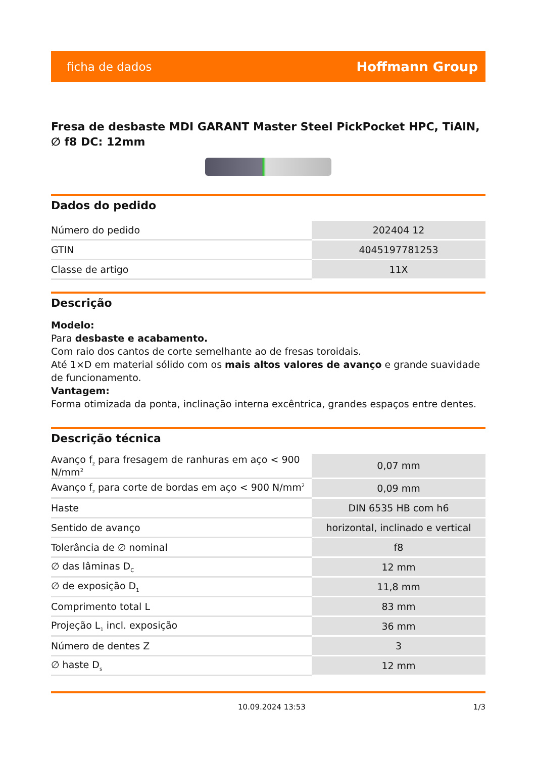ficha de dados Hoffmann Group
Fresa de desbaste MDI GARANT Master Steel PickPocket HPC, TiAlN, ∅ f8 DC: 12mm
Dados do pedido
| Número do pedido | 202404 12 |
| GTIN | 4045197781253 |
| Classe de artigo | 11X |
Descrição
Modelo:
Para desbaste e acabamento.
Com raio dos cantos de corte semelhante ao de fresas toroidais.
Até 1×D em material sólido com os mais altos valores de avanço e grande suavidade de funcionamento.
Vantagem:
Forma otimizada da ponta, inclinação interna excêntrica, grandes espaços entre dentes.
Descrição técnica
| Avanço f<sub>z</sub> para fresagem de ranhuras em aço < 900 N/mm<sup>2</sup> | 0,07 mm |
| Avanço f<sub>z</sub> para corte de bordas em aço < 900 N/mm<sup>2</sup> | 0,09 mm |
| Haste | DIN 6535 HB com h6 |
| Sentido de avanço | horizontal, inclinado e vertical |
| Tolerância de ∅ nominal | f8 |
| ∅ das lâminas D<sub>C</sub> | 12 mm |
| ∅ de exposição D<sub>1</sub> | 11,8 mm |
| Comprimento total L | 83 mm |
| Projeção L<sub>1</sub> incl. exposição | 36 mm |
| Número de dentes Z | 3 |
| ∅ haste D<sub>s</sub> | 12 mm |
10.09.2024 13:53 1/3